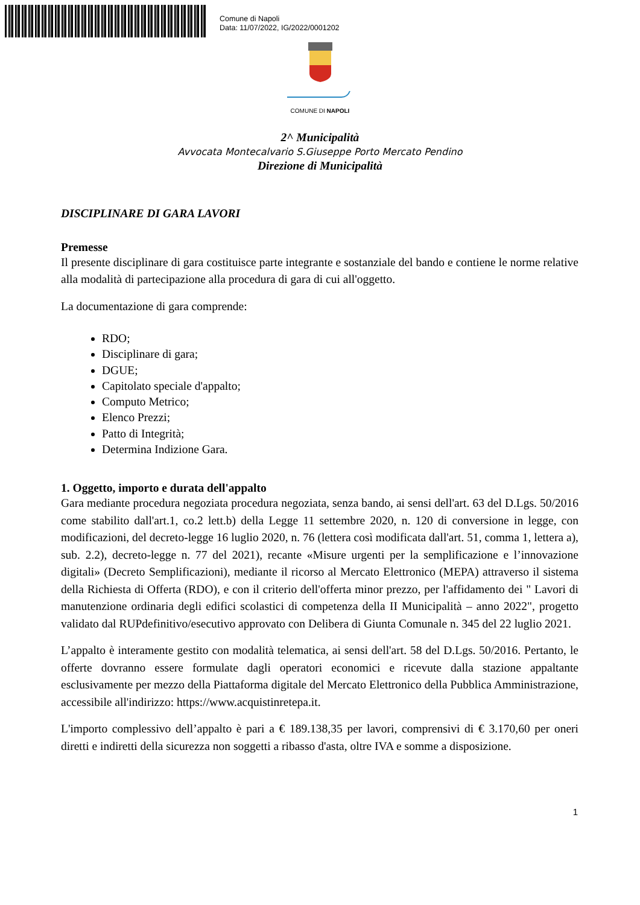Comune di Napoli
Data: 11/07/2022, IG/2022/0001202
COMUNE DI NAPOLI
2^ Municipalità
Avvocata Montecalvario S.Giuseppe Porto Mercato Pendino
Direzione di Municipalità
DISCIPLINARE DI GARA LAVORI
Premesse
Il presente disciplinare di gara costituisce parte integrante e sostanziale del bando e contiene le norme relative alla modalità di partecipazione alla procedura di gara di cui all'oggetto.
La documentazione di gara comprende:
RDO;
Disciplinare di gara;
DGUE;
Capitolato speciale d'appalto;
Computo Metrico;
Elenco Prezzi;
Patto di Integrità;
Determina Indizione Gara.
1. Oggetto, importo e durata dell'appalto
Gara mediante procedura negoziata procedura negoziata, senza bando, ai sensi dell'art. 63 del D.Lgs. 50/2016 come stabilito dall'art.1, co.2 lett.b) della Legge 11 settembre 2020, n. 120 di conversione in legge, con modificazioni, del decreto-legge 16 luglio 2020, n. 76 (lettera così modificata dall'art. 51, comma 1, lettera a), sub. 2.2), decreto-legge n. 77 del 2021), recante «Misure urgenti per la semplificazione e l’innovazione digitali» (Decreto Semplificazioni), mediante il ricorso al Mercato Elettronico (MEPA) attraverso il sistema della Richiesta di Offerta (RDO), e con il criterio dell'offerta minor prezzo, per l'affidamento dei " Lavori di manutenzione ordinaria degli edifici scolastici di competenza della II Municipalità – anno 2022", progetto validato dal RUPdefinitivo/esecutivo approvato con Delibera di Giunta Comunale n. 345 del 22 luglio 2021.
L’appalto è interamente gestito con modalità telematica, ai sensi dell'art. 58 del D.Lgs. 50/2016. Pertanto, le offerte dovranno essere formulate dagli operatori economici e ricevute dalla stazione appaltante esclusivamente per mezzo della Piattaforma digitale del Mercato Elettronico della Pubblica Amministrazione, accessibile all'indirizzo: https://www.acquistinretepa.it.
L'importo complessivo dell’appalto è pari a € 189.138,35 per lavori, comprensivi di € 3.170,60 per oneri diretti e indiretti della sicurezza non soggetti a ribasso d'asta, oltre IVA e somme a disposizione.
1